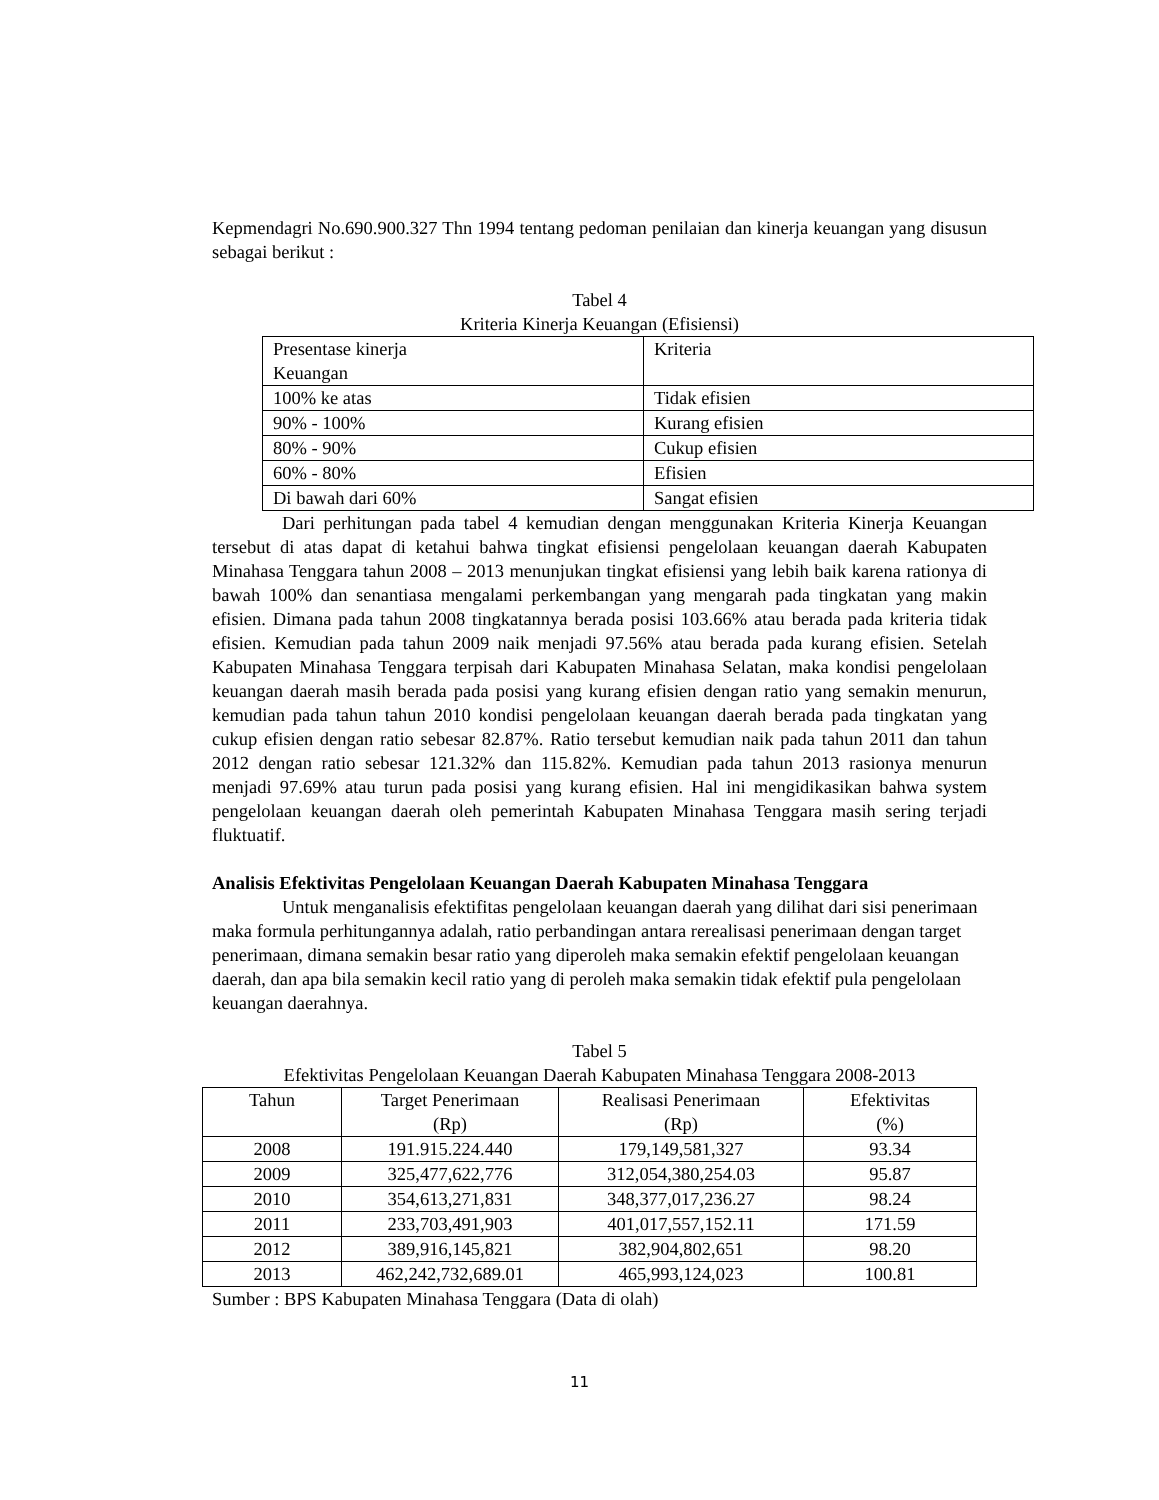Kepmendagri No.690.900.327 Thn 1994 tentang pedoman penilaian dan kinerja keuangan yang disusun sebagai berikut :
Tabel 4
Kriteria Kinerja Keuangan (Efisiensi)
| Presentase kinerja Keuangan | Kriteria |
| 100% ke atas | Tidak efisien |
| 90% - 100% | Kurang efisien |
| 80% - 90% | Cukup efisien |
| 60% - 80% | Efisien |
| Di bawah dari 60% | Sangat efisien |
Dari perhitungan pada tabel 4 kemudian dengan menggunakan Kriteria Kinerja Keuangan tersebut di atas dapat di ketahui bahwa tingkat efisiensi pengelolaan keuangan daerah Kabupaten Minahasa Tenggara tahun 2008 – 2013 menunjukan tingkat efisiensi yang lebih baik karena rationya di bawah 100% dan senantiasa mengalami perkembangan yang mengarah pada tingkatan yang makin efisien. Dimana pada tahun 2008 tingkatannya berada posisi 103.66% atau berada pada kriteria tidak efisien. Kemudian pada tahun 2009 naik menjadi 97.56% atau berada pada kurang efisien. Setelah Kabupaten Minahasa Tenggara terpisah dari Kabupaten Minahasa Selatan, maka kondisi pengelolaan keuangan daerah masih berada pada posisi yang kurang efisien dengan ratio yang semakin menurun, kemudian pada tahun tahun 2010 kondisi pengelolaan keuangan daerah berada pada tingkatan yang cukup efisien dengan ratio sebesar 82.87%. Ratio tersebut kemudian naik pada tahun 2011 dan tahun 2012 dengan ratio sebesar 121.32% dan 115.82%. Kemudian pada tahun 2013 rasionya menurun menjadi 97.69% atau turun pada posisi yang kurang efisien. Hal ini mengidikasikan bahwa system pengelolaan keuangan daerah oleh pemerintah Kabupaten Minahasa Tenggara masih sering terjadi fluktuatif.
Analisis Efektivitas Pengelolaan Keuangan Daerah Kabupaten Minahasa Tenggara
Untuk menganalisis efektifitas pengelolaan keuangan daerah yang dilihat dari sisi penerimaan maka formula perhitungannya adalah, ratio perbandingan antara rerealisasi penerimaan dengan target penerimaan, dimana semakin besar ratio yang diperoleh maka semakin efektif pengelolaan keuangan daerah, dan apa bila semakin kecil ratio yang di peroleh maka semakin tidak efektif pula pengelolaan keuangan daerahnya.
Tabel 5
Efektivitas Pengelolaan Keuangan Daerah Kabupaten Minahasa Tenggara 2008-2013
| Tahun | Target Penerimaan (Rp) | Realisasi Penerimaan (Rp) | Efektivitas (%) |
| 2008 | 191.915.224.440 | 179,149,581,327 | 93.34 |
| 2009 | 325,477,622,776 | 312,054,380,254.03 | 95.87 |
| 2010 | 354,613,271,831 | 348,377,017,236.27 | 98.24 |
| 2011 | 233,703,491,903 | 401,017,557,152.11 | 171.59 |
| 2012 | 389,916,145,821 | 382,904,802,651 | 98.20 |
| 2013 | 462,242,732,689.01 | 465,993,124,023 | 100.81 |
Sumber : BPS Kabupaten Minahasa Tenggara (Data di olah)
11